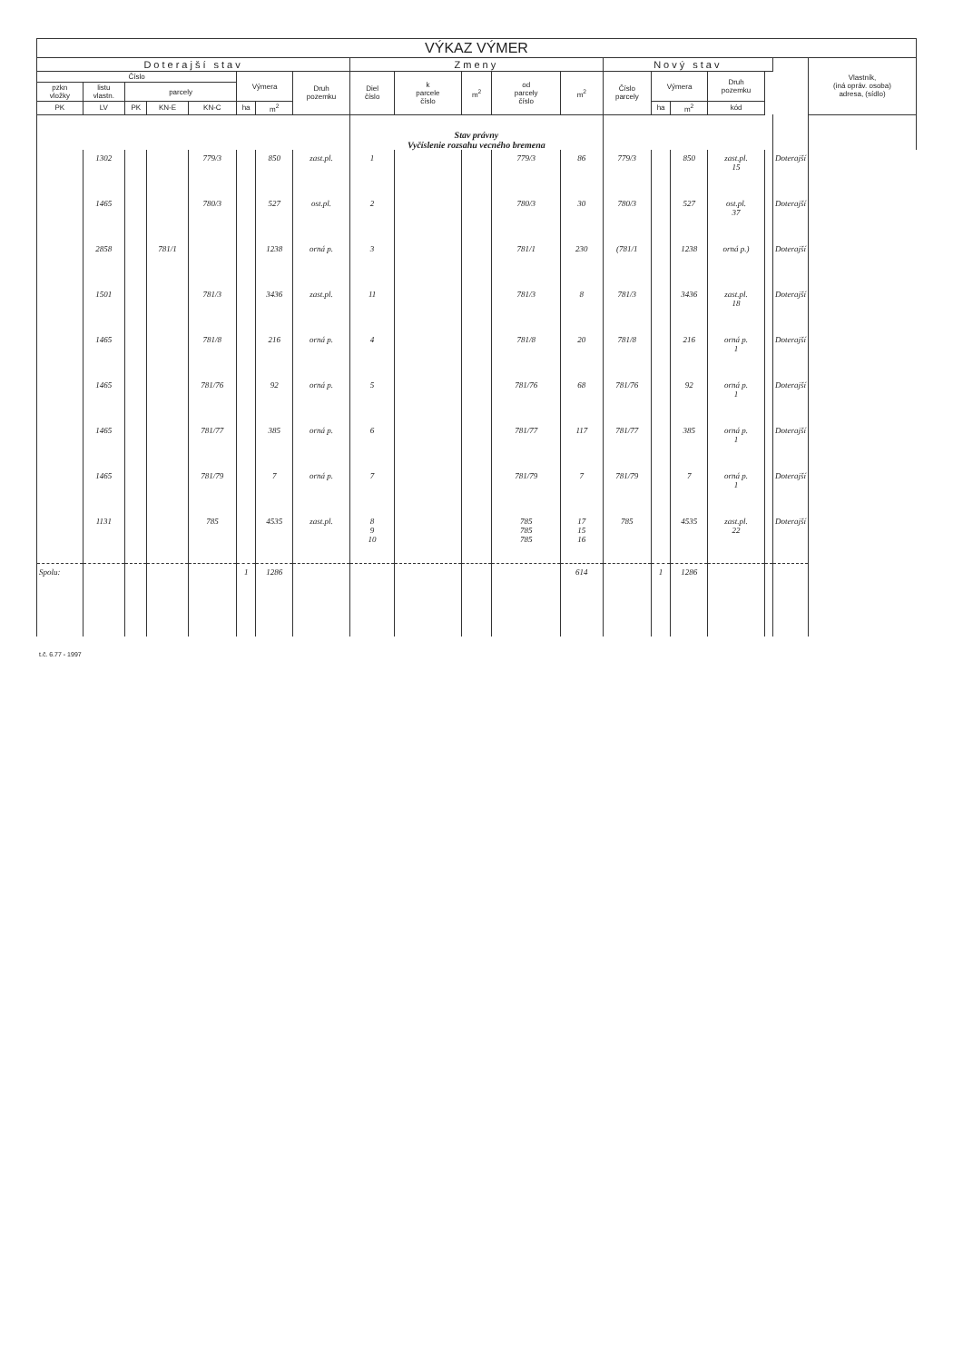| VÝKAZ VÝMER | | | | | | | | | | | | | | | | | | | |
| --- | --- | --- | --- | --- | --- | --- | --- | --- | --- | --- | --- | --- | --- | --- | --- | --- | --- | --- | --- |
| Doterajší stav | | | | | | | | Zmeny | | | | | Nový stav | | | | | | Vlastník, (iná opráv. osoba) adresa, (sídlo) |
| Číslo | | | | | Výmera | | Druh pozemku | Diel číslo | k parcele číslo | m<sup>2</sup> | od parcely číslo | m<sup>2</sup> | Číslo parcely | Výmera | | Druh pozemku | | | |
| pzkn vložky | listu vlastn. | parcely | | | | | | | | | | | | | | | | | |
| PK | LV | PK | KN-E | KN-C | ha | m<sup>2</sup> | | | | | | | | ha | m<sup>2</sup> | kód | | | |
| | | | | | | | | Stav právny Vyčíslenie rozsahu vecného bremena | | | | | | | | | | | |
| | 1302 | | | 779/3 | | 850 | zast.pl. | 1 | | | 779/3 | 86 | 779/3 | | 850 | zast.pl. 15 | | Doterajší | |
| | 1465 | | | 780/3 | | 527 | ost.pl. | 2 | | | 780/3 | 30 | 780/3 | | 527 | ost.pl. 37 | | Doterajší | |
| | 2858 | | 781/1 | | | 1238 | orná p. | 3 | | | 781/1 | 230 | (781/1 | | 1238 | orná p.) | | Doterajší | |
| | 1501 | | | 781/3 | | 3436 | zast.pl. | 11 | | | 781/3 | 8 | 781/3 | | 3436 | zast.pl. 18 | | Doterajší | |
| | 1465 | | | 781/8 | | 216 | orná p. | 4 | | | 781/8 | 20 | 781/8 | | 216 | orná p. 1 | | Doterajší | |
| | 1465 | | | 781/76 | | 92 | orná p. | 5 | | | 781/76 | 68 | 781/76 | | 92 | orná p. 1 | | Doterajší | |
| | 1465 | | | 781/77 | | 385 | orná p. | 6 | | | 781/77 | 117 | 781/77 | | 385 | orná p. 1 | | Doterajší | |
| | 1465 | | | 781/79 | | 7 | orná p. | 7 | | | 781/79 | 7 | 781/79 | | 7 | orná p. 1 | | Doterajší | |
| | 1131 | | | 785 | | 4535 | zast.pl. | 8 9 10 | | | 785 785 785 | 17 15 16 | 785 | | 4535 | zast.pl. 22 | | Doterajší | |
| Spolu: | | | | | 1 | 1286 | | | | | | 614 | | 1 | 1286 | | | | |
t.č. 6.77 - 1997